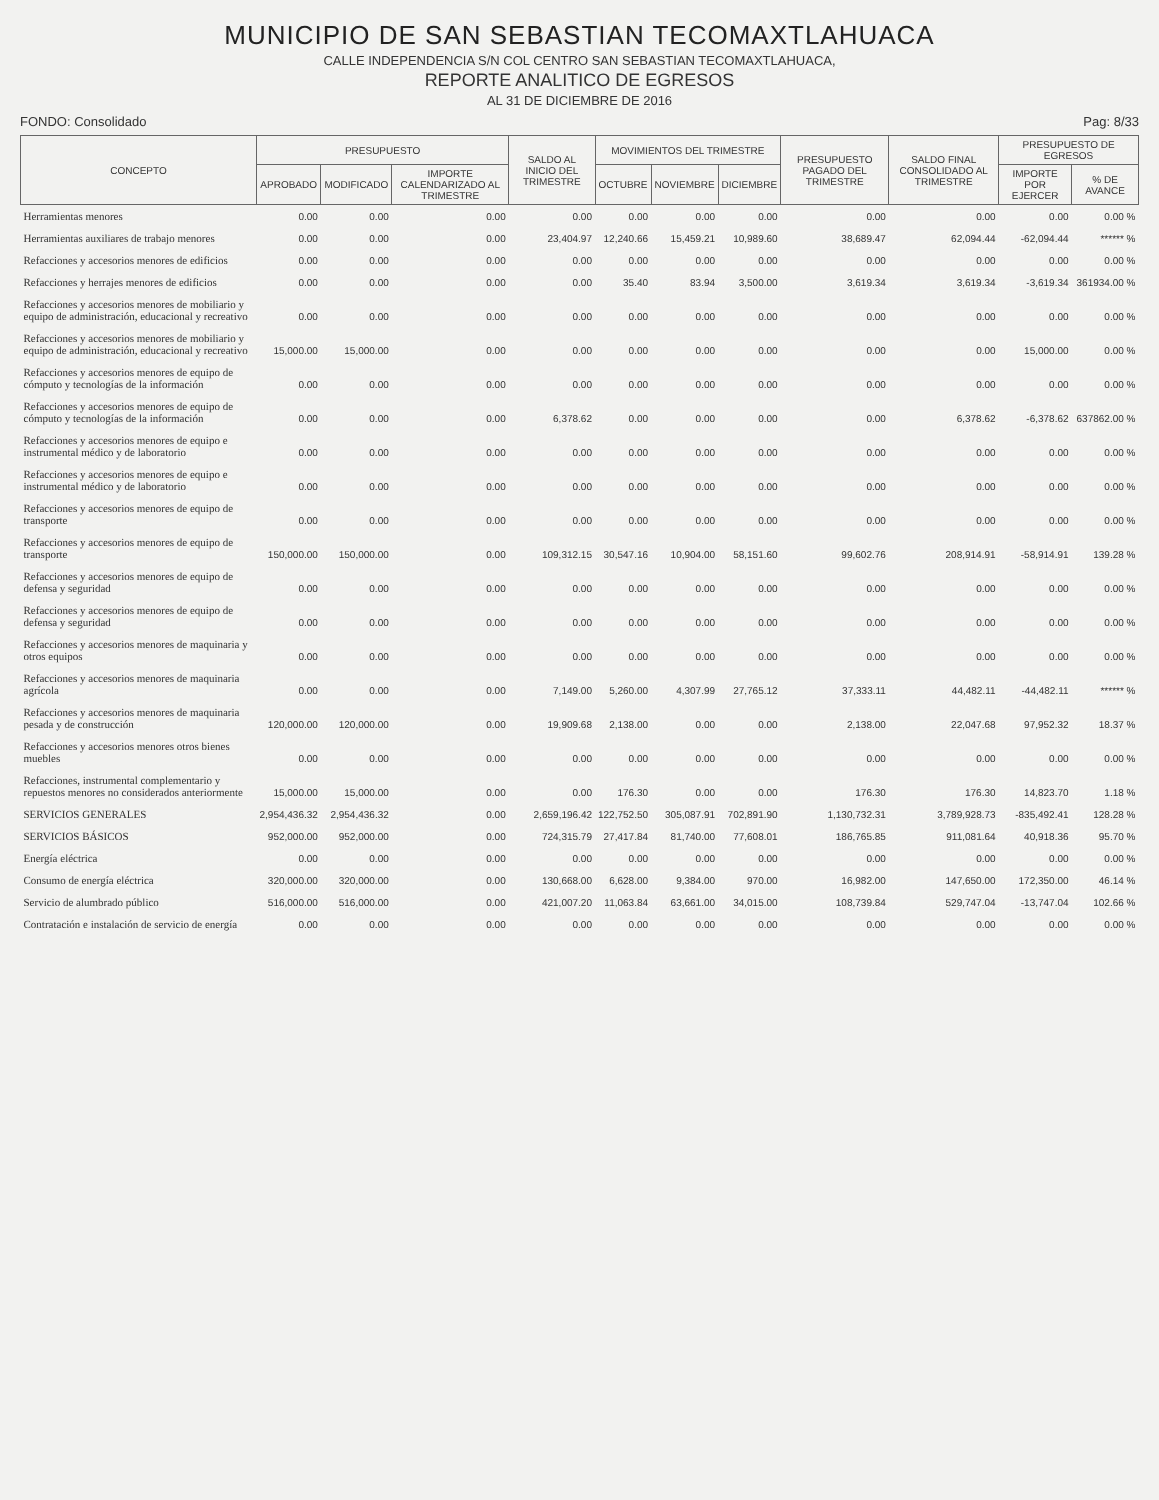MUNICIPIO DE SAN SEBASTIAN TECOMAXTLAHUACA
CALLE INDEPENDENCIA S/N COL CENTRO SAN SEBASTIAN TECOMAXTLAHUACA,
REPORTE ANALITICO DE EGRESOS
AL 31 DE DICIEMBRE DE 2016
FONDO: Consolidado Pag: 8/33
| CONCEPTO | PRESUPUESTO | | | SALDO AL INICIO DEL TRIMESTRE | MOVIMIENTOS DEL TRIMESTRE | | | PRESUPUESTO PAGADO DEL TRIMESTRE | SALDO FINAL CONSOLIDADO AL TRIMESTRE | PRESUPUESTO DE EGRESOS | |
| --- | --- | --- | --- | --- | --- | --- | --- | --- | --- | --- | --- |
| | APROBADO | MODIFICADO | IMPORTE CALENDARIZADO AL TRIMESTRE | | OCTUBRE | NOVIEMBRE | DICIEMBRE | | | IMPORTE POR EJERCER | % DE AVANCE |
| Herramientas menores | 0.00 | 0.00 | 0.00 | 0.00 | 0.00 | 0.00 | 0.00 | 0.00 | 0.00 | 0.00 | 0.00 % |
| Herramientas auxiliares de trabajo menores | 0.00 | 0.00 | 0.00 | 23,404.97 | 12,240.66 | 15,459.21 | 10,989.60 | 38,689.47 | 62,094.44 | -62,094.44 | ****** % |
| Refacciones y accesorios menores de edificios | 0.00 | 0.00 | 0.00 | 0.00 | 0.00 | 0.00 | 0.00 | 0.00 | 0.00 | 0.00 | 0.00 % |
| Refacciones y herrajes menores de edificios | 0.00 | 0.00 | 0.00 | 0.00 | 35.40 | 83.94 | 3,500.00 | 3,619.34 | 3,619.34 | -3,619.34 | 361934.00 % |
| Refacciones y accesorios menores de mobiliario y equipo de administración, educacional y recreativo | 0.00 | 0.00 | 0.00 | 0.00 | 0.00 | 0.00 | 0.00 | 0.00 | 0.00 | 0.00 | 0.00 % |
| Refacciones y accesorios menores de mobiliario y equipo de administración, educacional y recreativo | 15,000.00 | 15,000.00 | 0.00 | 0.00 | 0.00 | 0.00 | 0.00 | 0.00 | 0.00 | 15,000.00 | 0.00 % |
| Refacciones y accesorios menores de equipo de cómputo y tecnologías de la información | 0.00 | 0.00 | 0.00 | 0.00 | 0.00 | 0.00 | 0.00 | 0.00 | 0.00 | 0.00 | 0.00 % |
| Refacciones y accesorios menores de equipo de cómputo y tecnologías de la información | 0.00 | 0.00 | 0.00 | 6,378.62 | 0.00 | 0.00 | 0.00 | 0.00 | 6,378.62 | -6,378.62 | 637862.00 % |
| Refacciones y accesorios menores de equipo e instrumental médico y de laboratorio | 0.00 | 0.00 | 0.00 | 0.00 | 0.00 | 0.00 | 0.00 | 0.00 | 0.00 | 0.00 | 0.00 % |
| Refacciones y accesorios menores de equipo e instrumental médico y de laboratorio | 0.00 | 0.00 | 0.00 | 0.00 | 0.00 | 0.00 | 0.00 | 0.00 | 0.00 | 0.00 | 0.00 % |
| Refacciones y accesorios menores de equipo de transporte | 0.00 | 0.00 | 0.00 | 0.00 | 0.00 | 0.00 | 0.00 | 0.00 | 0.00 | 0.00 | 0.00 % |
| Refacciones y accesorios menores de equipo de transporte | 150,000.00 | 150,000.00 | 0.00 | 109,312.15 | 30,547.16 | 10,904.00 | 58,151.60 | 99,602.76 | 208,914.91 | -58,914.91 | 139.28 % |
| Refacciones y accesorios menores de equipo de defensa y seguridad | 0.00 | 0.00 | 0.00 | 0.00 | 0.00 | 0.00 | 0.00 | 0.00 | 0.00 | 0.00 | 0.00 % |
| Refacciones y accesorios menores de equipo de defensa y seguridad | 0.00 | 0.00 | 0.00 | 0.00 | 0.00 | 0.00 | 0.00 | 0.00 | 0.00 | 0.00 | 0.00 % |
| Refacciones y accesorios menores de maquinaria y otros equipos | 0.00 | 0.00 | 0.00 | 0.00 | 0.00 | 0.00 | 0.00 | 0.00 | 0.00 | 0.00 | 0.00 % |
| Refacciones y accesorios menores de maquinaria agrícola | 0.00 | 0.00 | 0.00 | 7,149.00 | 5,260.00 | 4,307.99 | 27,765.12 | 37,333.11 | 44,482.11 | -44,482.11 | ****** % |
| Refacciones y accesorios menores de maquinaria pesada y de construcción | 120,000.00 | 120,000.00 | 0.00 | 19,909.68 | 2,138.00 | 0.00 | 0.00 | 2,138.00 | 22,047.68 | 97,952.32 | 18.37 % |
| Refacciones y accesorios menores otros bienes muebles | 0.00 | 0.00 | 0.00 | 0.00 | 0.00 | 0.00 | 0.00 | 0.00 | 0.00 | 0.00 | 0.00 % |
| Refacciones, instrumental complementario y repuestos menores no considerados anteriormente | 15,000.00 | 15,000.00 | 0.00 | 0.00 | 176.30 | 0.00 | 0.00 | 176.30 | 176.30 | 14,823.70 | 1.18 % |
| SERVICIOS GENERALES | 2,954,436.32 | 2,954,436.32 | 0.00 | 2,659,196.42 | 122,752.50 | 305,087.91 | 702,891.90 | 1,130,732.31 | 3,789,928.73 | -835,492.41 | 128.28 % |
| SERVICIOS BÁSICOS | 952,000.00 | 952,000.00 | 0.00 | 724,315.79 | 27,417.84 | 81,740.00 | 77,608.01 | 186,765.85 | 911,081.64 | 40,918.36 | 95.70 % |
| Energía eléctrica | 0.00 | 0.00 | 0.00 | 0.00 | 0.00 | 0.00 | 0.00 | 0.00 | 0.00 | 0.00 | 0.00 % |
| Consumo de energía eléctrica | 320,000.00 | 320,000.00 | 0.00 | 130,668.00 | 6,628.00 | 9,384.00 | 970.00 | 16,982.00 | 147,650.00 | 172,350.00 | 46.14 % |
| Servicio de alumbrado público | 516,000.00 | 516,000.00 | 0.00 | 421,007.20 | 11,063.84 | 63,661.00 | 34,015.00 | 108,739.84 | 529,747.04 | -13,747.04 | 102.66 % |
| Contratación e instalación de servicio de energía | 0.00 | 0.00 | 0.00 | 0.00 | 0.00 | 0.00 | 0.00 | 0.00 | 0.00 | 0.00 | 0.00 % |